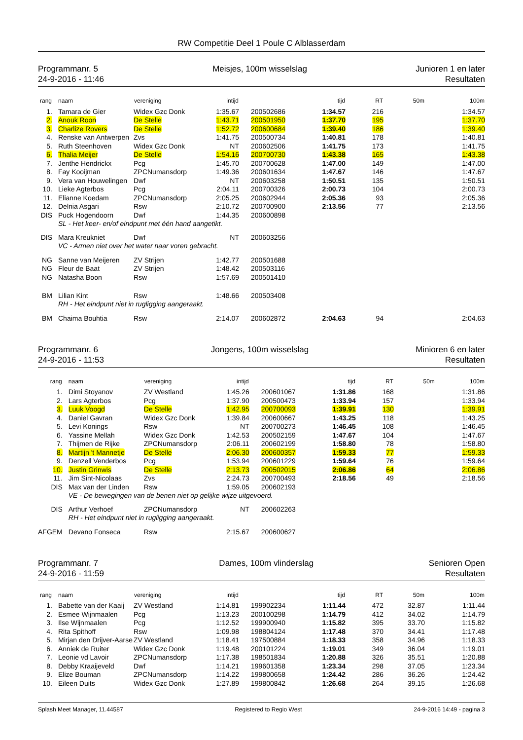RW Competitie Deel 1 Poule C Alblasserdam
Programmanr. 5
24-9-2016 - 11:46
Meisjes, 100m wisselslag Junioren 1 en later
Resultaten
| rang | naam | vereniging | intijd | | tijd | RT | 50m | 100m |
| --- | --- | --- | --- | --- | --- | --- | --- | --- |
| 1. | Tamara de Gier | Widex Gzc Donk | 1:35.67 | 200502686 | 1:34.57 | 216 | | 1:34.57 |
| 2. | Anouk Roon | De Stelle | 1:43.71 | 200501950 | 1:37.70 | 195 | | 1:37.70 |
| 3. | Charlize Rovers | De Stelle | 1:52.72 | 200600684 | 1:39.40 | 186 | | 1:39.40 |
| 4. | Renske van Antwerpen | Zvs | 1:41.75 | 200500734 | 1:40.81 | 178 | | 1:40.81 |
| 5. | Ruth Steenhoven | Widex Gzc Donk | NT | 200602506 | 1:41.75 | 173 | | 1:41.75 |
| 6. | Thalia Meijer | De Stelle | 1:54.16 | 200700730 | 1:43.38 | 165 | | 1:43.38 |
| 7. | Jenthe Hendrickx | Pcg | 1:45.70 | 200700628 | 1:47.00 | 149 | | 1:47.00 |
| 8. | Fay Kooijman | ZPCNumansdorp | 1:49.36 | 200601634 | 1:47.67 | 146 | | 1:47.67 |
| 9. | Vera van Houwelingen | Dwf | NT | 200603258 | 1:50.51 | 135 | | 1:50.51 |
| 10. | Lieke Agterbos | Pcg | 2:04.11 | 200700326 | 2:00.73 | 104 | | 2:00.73 |
| 11. | Elianne Koedam | ZPCNumansdorp | 2:05.25 | 200602944 | 2:05.36 | 93 | | 2:05.36 |
| 12. | Delnia Asgari | Rsw | 2:10.72 | 200700900 | 2:13.56 | 77 | | 2:13.56 |
| DIS | Puck Hogendoorn | Dwf | 1:44.35 | 200600898 | | | | |
| | SL - Het keer- en/of eindpunt met één hand aangetikt. | | | | | | | |
| DIS | Mara Kreukniet | Dwf | NT | 200603256 | | | | |
| | VC - Armen niet over het water naar voren gebracht. | | | | | | | |
| NG | Sanne van Meijeren | ZV Strijen | 1:42.77 | 200501688 | | | | |
| NG | Fleur de Baat | ZV Strijen | 1:48.42 | 200503116 | | | | |
| NG | Natasha Boon | Rsw | 1:57.69 | 200501410 | | | | |
| BM | Lilian Kint | Rsw | 1:48.66 | 200503408 | | | | |
| | RH - Het eindpunt niet in rugligging aangeraakt. | | | | | | | |
| BM | Chaima Bouhtia | Rsw | 2:14.07 | 200602872 | 2:04.63 | 94 | | 2:04.63 |
Programmanr. 6
24-9-2016 - 11:53
Jongens, 100m wisselslag Minioren 6 en later
Resultaten
| rang | naam | vereniging | intijd | | tijd | RT | 50m | 100m |
| --- | --- | --- | --- | --- | --- | --- | --- | --- |
| 1. | Dimi Stoyanov | ZV Westland | 1:45.26 | 200601067 | 1:31.86 | 168 | | 1:31.86 |
| 2. | Lars Agterbos | Pcg | 1:37.90 | 200500473 | 1:33.94 | 157 | | 1:33.94 |
| 3. | Luuk Voogd | De Stelle | 1:42.95 | 200700093 | 1:39.91 | 130 | | 1:39.91 |
| 4. | Daniel Gavran | Widex Gzc Donk | 1:39.84 | 200600667 | 1:43.25 | 118 | | 1:43.25 |
| 5. | Levi Konings | Rsw | NT | 200700273 | 1:46.45 | 108 | | 1:46.45 |
| 6. | Yassine Mellah | Widex Gzc Donk | 1:42.53 | 200502159 | 1:47.67 | 104 | | 1:47.67 |
| 7. | Thijmen de Rijke | ZPCNumansdorp | 2:06.11 | 200602199 | 1:58.80 | 78 | | 1:58.80 |
| 8. | Martijn 't Mannetje | De Stelle | 2:06.30 | 200600357 | 1:59.33 | 77 | | 1:59.33 |
| 9. | Denzell Venderbos | Pcg | 1:53.94 | 200601229 | 1:59.64 | 76 | | 1:59.64 |
| 10. | Justin Grinwis | De Stelle | 2:13.73 | 200502015 | 2:06.86 | 64 | | 2:06.86 |
| 11. | Jim Sint-Nicolaas | Zvs | 2:24.73 | 200700493 | 2:18.56 | 49 | | 2:18.56 |
| DIS | Max van der Linden | Rsw | 1:59.05 | 200602193 | | | | |
| | VE - De bewegingen van de benen niet op gelijke wijze uitgevoerd. | | | | | | | |
| DIS | Arthur Verhoef | ZPCNumansdorp | NT | 200602263 | | | | |
| | RH - Het eindpunt niet in rugligging aangeraakt. | | | | | | | |
| AFGEM | Devano Fonseca | Rsw | 2:15.67 | 200600627 | | | | |
Programmanr. 7
24-9-2016 - 11:59
Dames, 100m vlinderslag Senioren Open
Resultaten
| rang | naam | vereniging | intijd | | tijd | RT | 50m | 100m |
| --- | --- | --- | --- | --- | --- | --- | --- | --- |
| 1. | Babette van der Kaaij | ZV Westland | 1:14.81 | 199902234 | 1:11.44 | 472 | 32.87 | 1:11.44 |
| 2. | Esmee Wijnmaalen | Pcg | 1:13.23 | 200100298 | 1:14.79 | 412 | 34.02 | 1:14.79 |
| 3. | Ilse Wijnmaalen | Pcg | 1:12.52 | 199900940 | 1:15.82 | 395 | 33.70 | 1:15.82 |
| 4. | Rita Spithoff | Rsw | 1:09.98 | 198804124 | 1:17.48 | 370 | 34.41 | 1:17.48 |
| 5. | Mirjan den Drijver-Aarse | ZV Westland | 1:18.41 | 197500884 | 1:18.33 | 358 | 34.96 | 1:18.33 |
| 6. | Anniek de Ruiter | Widex Gzc Donk | 1:19.48 | 200101224 | 1:19.01 | 349 | 36.04 | 1:19.01 |
| 7. | Leonie vd Lavoir | ZPCNumansdorp | 1:17.38 | 198501834 | 1:20.88 | 326 | 35.51 | 1:20.88 |
| 8. | Debby Kraaijeveld | Dwf | 1:14.21 | 199601358 | 1:23.34 | 298 | 37.05 | 1:23.34 |
| 9. | Elize Bouman | ZPCNumansdorp | 1:14.22 | 199800658 | 1:24.42 | 286 | 36.26 | 1:24.42 |
| 10. | Eileen Duits | Widex Gzc Donk | 1:27.89 | 199800842 | 1:26.68 | 264 | 39.15 | 1:26.68 |
Splash Meet Manager, 11.44587 Registered to Regio West 24-9-2016 14:49 - pagina 3